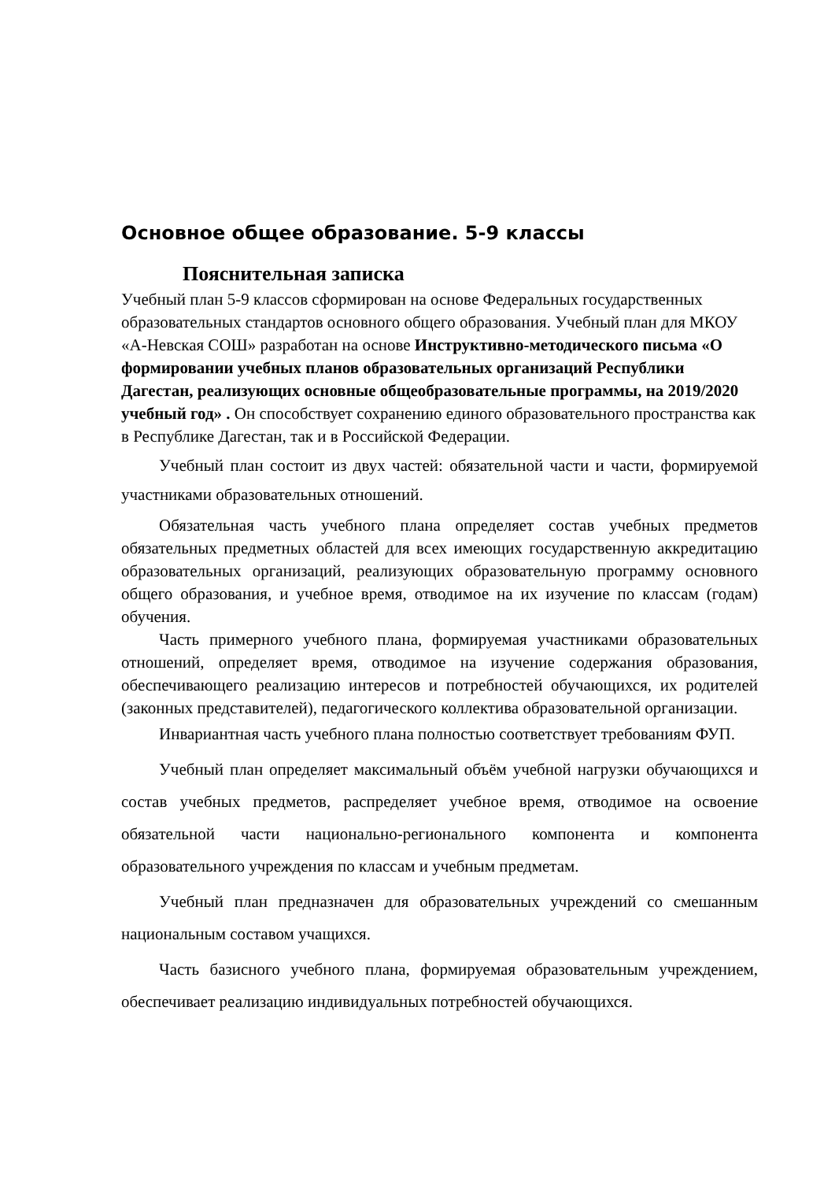Основное общее образование. 5-9 классы
Пояснительная записка
Учебный план 5-9 классов сформирован на основе Федеральных государственных образовательных стандартов основного общего образования. Учебный план для МКОУ «А-Невская СОШ» разработан на основе Инструктивно-методического письма «О формировании учебных планов образовательных организаций Республики Дагестан, реализующих основные общеобразовательные программы, на 2019/2020 учебный год» . Он способствует сохранению единого образовательного пространства как в Республике Дагестан, так и в Российской Федерации.
Учебный план состоит из двух частей: обязательной части и части, формируемой участниками образовательных отношений.
Обязательная часть учебного плана определяет состав учебных предметов обязательных предметных областей для всех имеющих государственную аккредитацию образовательных организаций, реализующих образовательную программу основного общего образования, и учебное время, отводимое на их изучение по классам (годам) обучения.
Часть примерного учебного плана, формируемая участниками образовательных отношений, определяет время, отводимое на изучение содержания образования, обеспечивающего реализацию интересов и потребностей обучающихся, их родителей (законных представителей), педагогического коллектива образовательной организации.
Инвариантная часть учебного плана полностью соответствует требованиям ФУП.
Учебный план определяет максимальный объём учебной нагрузки обучающихся и состав учебных предметов, распределяет учебное время, отводимое на освоение обязательной части национально-регионального компонента и компонента образовательного учреждения по классам и учебным предметам.
Учебный план предназначен для образовательных учреждений со смешанным национальным составом учащихся.
Часть базисного учебного плана, формируемая образовательным учреждением, обеспечивает реализацию индивидуальных потребностей обучающихся.